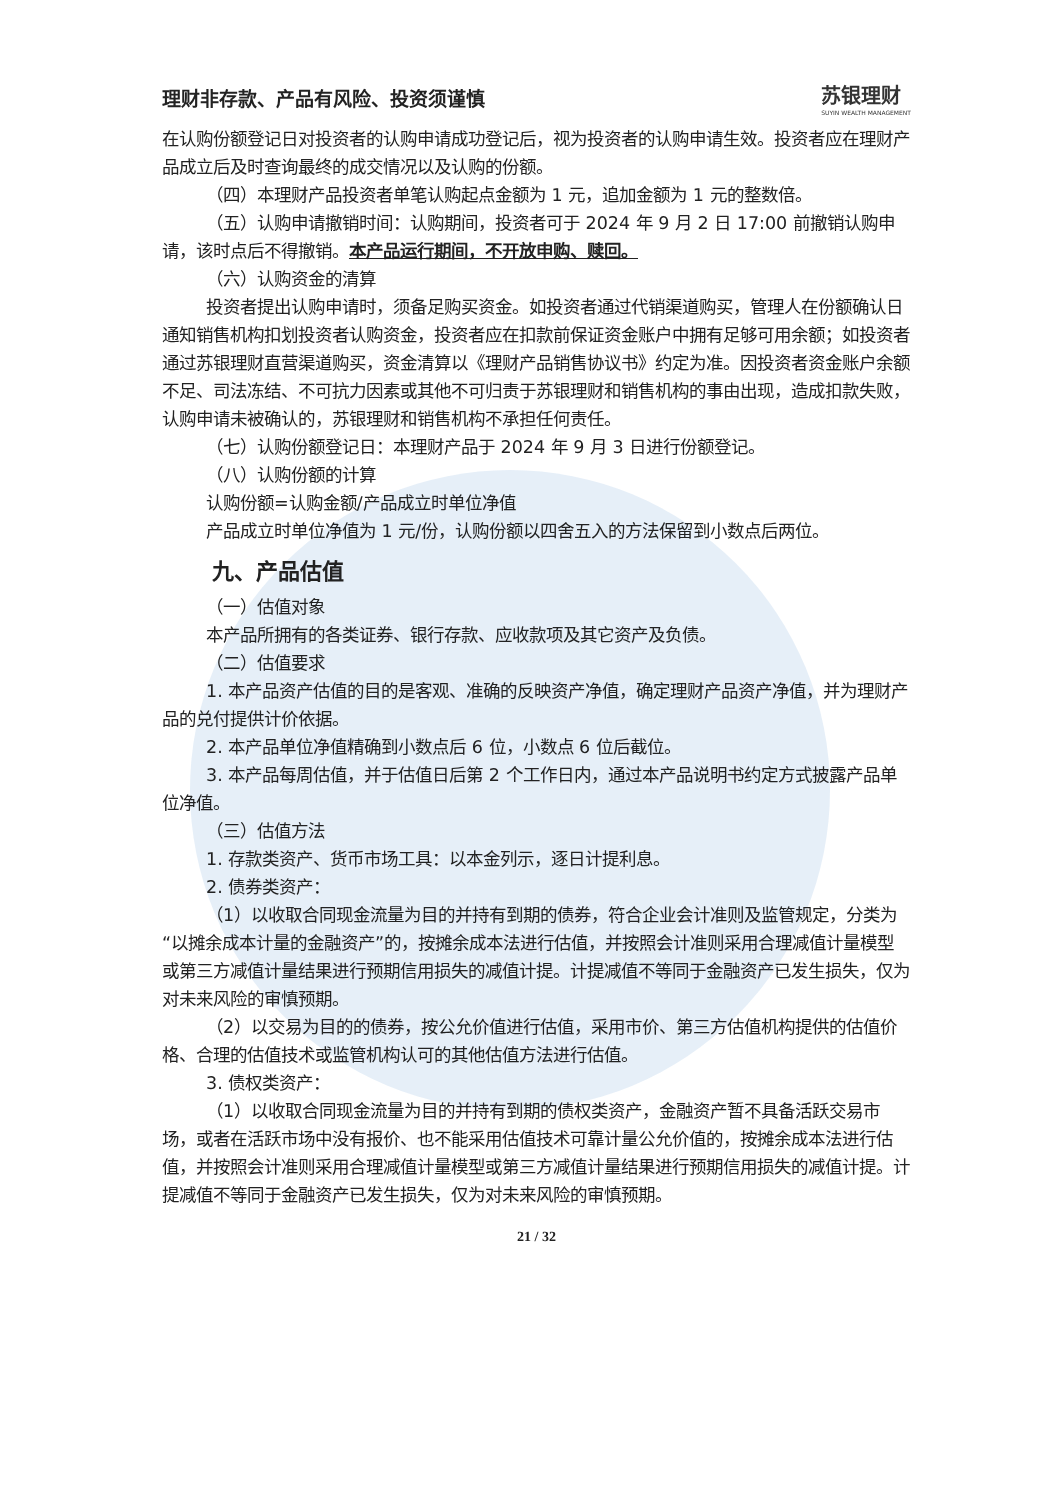理财非存款、产品有风险、投资须谨慎 苏银理财
SUYIN WEALTH MANAGEMENT
在认购份额登记日对投资者的认购申请成功登记后，视为投资者的认购申请生效。投资者应在理财产品成立后及时查询最终的成交情况以及认购的份额。
（四）本理财产品投资者单笔认购起点金额为 1 元，追加金额为 1 元的整数倍。
（五）认购申请撤销时间：认购期间，投资者可于 2024 年 9 月 2 日 17:00 前撤销认购申请，该时点后不得撤销。本产品运行期间，不开放申购、赎回。
（六）认购资金的清算
投资者提出认购申请时，须备足购买资金。如投资者通过代销渠道购买，管理人在份额确认日通知销售机构扣划投资者认购资金，投资者应在扣款前保证资金账户中拥有足够可用余额；如投资者通过苏银理财直营渠道购买，资金清算以《理财产品销售协议书》约定为准。因投资者资金账户余额不足、司法冻结、不可抗力因素或其他不可归责于苏银理财和销售机构的事由出现，造成扣款失败，认购申请未被确认的，苏银理财和销售机构不承担任何责任。
（七）认购份额登记日：本理财产品于 2024 年 9 月 3 日进行份额登记。
（八）认购份额的计算
认购份额=认购金额/产品成立时单位净值
产品成立时单位净值为 1 元/份，认购份额以四舍五入的方法保留到小数点后两位。
九、产品估值
（一）估值对象
本产品所拥有的各类证券、银行存款、应收款项及其它资产及负债。
（二）估值要求
1. 本产品资产估值的目的是客观、准确的反映资产净值，确定理财产品资产净值，并为理财产品的兑付提供计价依据。
2. 本产品单位净值精确到小数点后 6 位，小数点 6 位后截位。
3. 本产品每周估值，并于估值日后第 2 个工作日内，通过本产品说明书约定方式披露产品单位净值。
（三）估值方法
1. 存款类资产、货币市场工具：以本金列示，逐日计提利息。
2. 债券类资产：
（1）以收取合同现金流量为目的并持有到期的债券，符合企业会计准则及监管规定，分类为“以摊余成本计量的金融资产”的，按摊余成本法进行估值，并按照会计准则采用合理减值计量模型或第三方减值计量结果进行预期信用损失的减值计提。计提减值不等同于金融资产已发生损失，仅为对未来风险的审慎预期。
（2）以交易为目的的债券，按公允价值进行估值，采用市价、第三方估值机构提供的估值价格、合理的估值技术或监管机构认可的其他估值方法进行估值。
3. 债权类资产：
（1）以收取合同现金流量为目的并持有到期的债权类资产，金融资产暂不具备活跃交易市场，或者在活跃市场中没有报价、也不能采用估值技术可靠计量公允价值的，按摊余成本法进行估值，并按照会计准则采用合理减值计量模型或第三方减值计量结果进行预期信用损失的减值计提。计提减值不等同于金融资产已发生损失，仅为对未来风险的审慎预期。
21 / 32